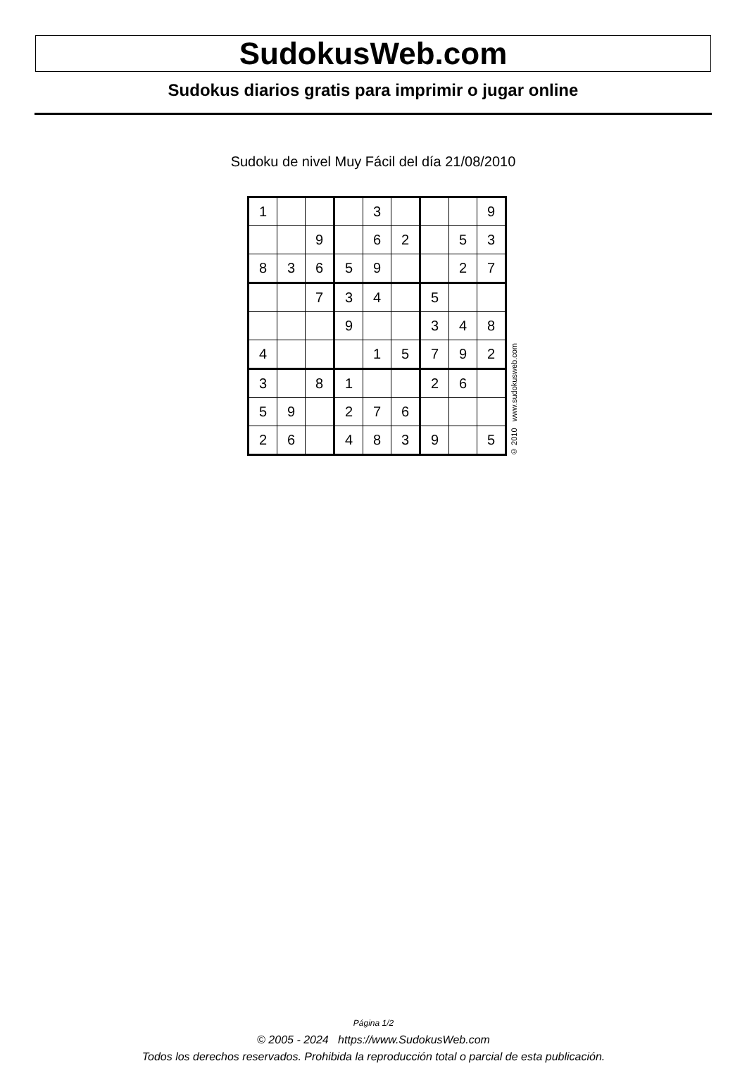SudokusWeb.com
Sudokus diarios gratis para imprimir o jugar online
Sudoku de nivel Muy Fácil del día 21/08/2010
| 1 | | | | 3 | | | | 9 |
| | | 9 | | 6 | 2 | | 5 | 3 |
| 8 | 3 | 6 | 5 | 9 | | | 2 | 7 |
| | | 7 | 3 | 4 | | 5 | | |
| | | | 9 | | | 3 | 4 | 8 |
| 4 | | | | 1 | 5 | 7 | 9 | 2 |
| 3 | | 8 | 1 | | | 2 | 6 | |
| 5 | 9 | | 2 | 7 | 6 | | | |
| 2 | 6 | | 4 | 8 | 3 | 9 | | 5 |
© 2010 www.sudokusweb.com
Página 1/2
© 2005 - 2024 https://www.SudokusWeb.com
Todos los derechos reservados. Prohibida la reproducción total o parcial de esta publicación.